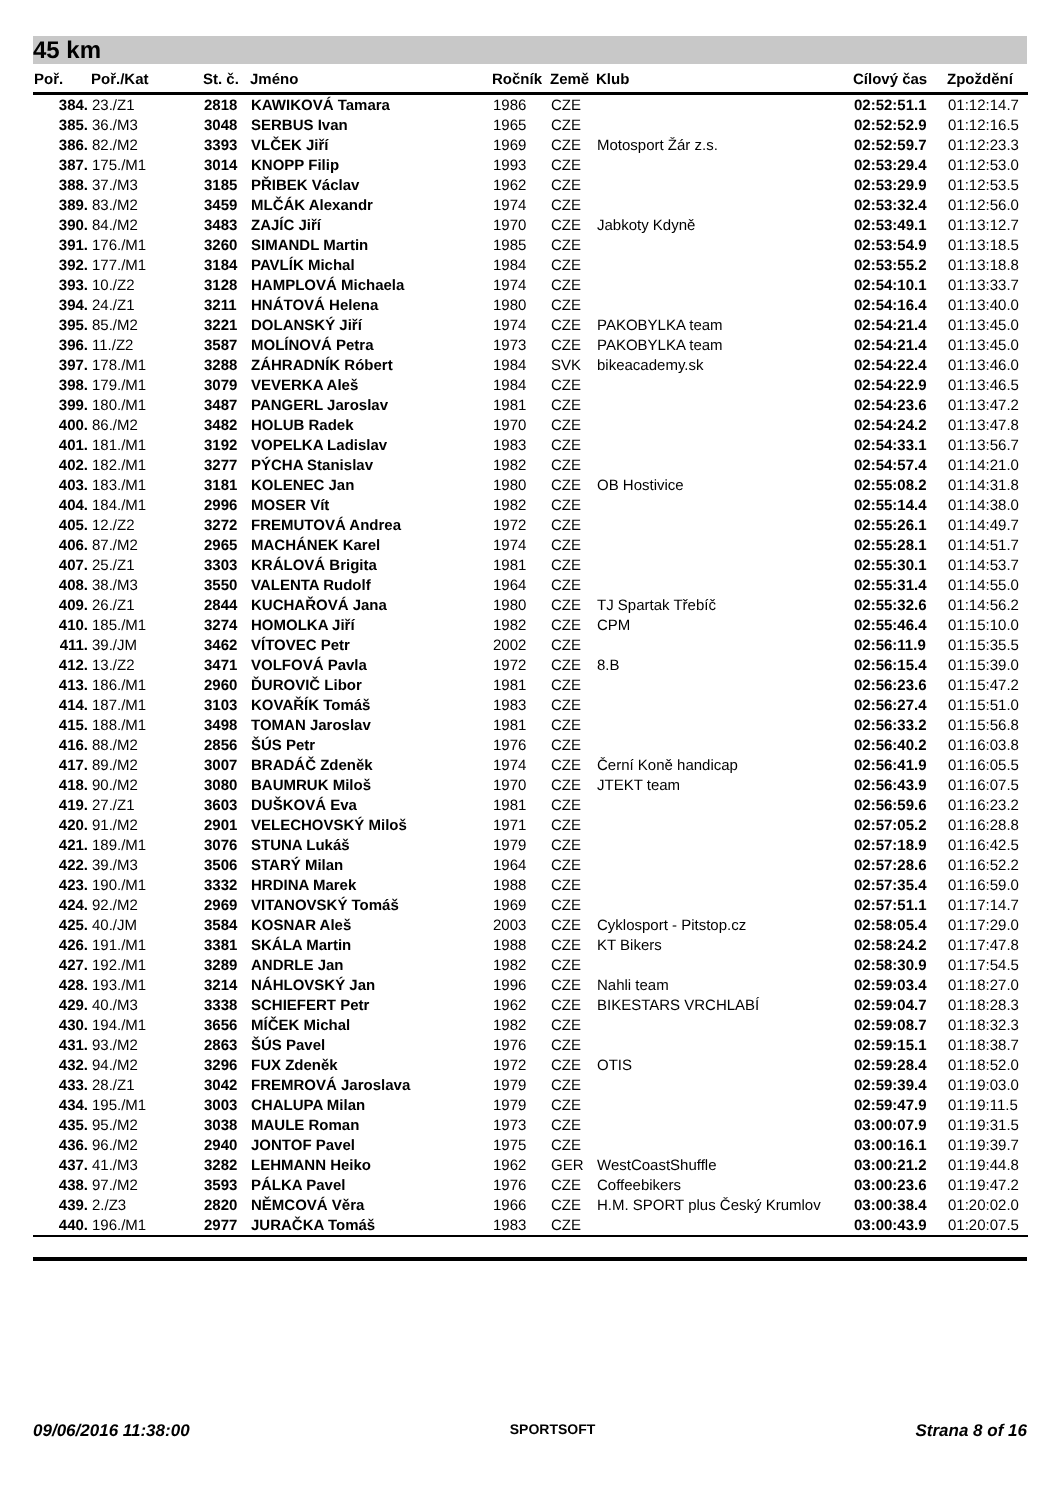45 km
| Poř. | Poř./Kat | St. č. | Jméno | Ročník | Země | Klub | Cílový čas | Zpoždění |
| --- | --- | --- | --- | --- | --- | --- | --- | --- |
| 384. | 23./Z1 | 2818 | KAWIKOVÁ Tamara | 1986 | CZE | | 02:52:51.1 | 01:12:14.7 |
| 385. | 36./M3 | 3048 | SERBUS Ivan | 1965 | CZE | | 02:52:52.9 | 01:12:16.5 |
| 386. | 82./M2 | 3393 | VLČEK Jiří | 1969 | CZE | Motosport Žár z.s. | 02:52:59.7 | 01:12:23.3 |
| 387. | 175./M1 | 3014 | KNOPP Filip | 1993 | CZE | | 02:53:29.4 | 01:12:53.0 |
| 388. | 37./M3 | 3185 | PŘIBEK Václav | 1962 | CZE | | 02:53:29.9 | 01:12:53.5 |
| 389. | 83./M2 | 3459 | MLČÁK Alexandr | 1974 | CZE | | 02:53:32.4 | 01:12:56.0 |
| 390. | 84./M2 | 3483 | ZAJÍC Jiří | 1970 | CZE | Jabkoty Kdyně | 02:53:49.1 | 01:13:12.7 |
| 391. | 176./M1 | 3260 | SIMANDL Martin | 1985 | CZE | | 02:53:54.9 | 01:13:18.5 |
| 392. | 177./M1 | 3184 | PAVLÍK Michal | 1984 | CZE | | 02:53:55.2 | 01:13:18.8 |
| 393. | 10./Z2 | 3128 | HAMPLOVÁ Michaela | 1974 | CZE | | 02:54:10.1 | 01:13:33.7 |
| 394. | 24./Z1 | 3211 | HNÁTOVÁ Helena | 1980 | CZE | | 02:54:16.4 | 01:13:40.0 |
| 395. | 85./M2 | 3221 | DOLANSKÝ Jiří | 1974 | CZE | PAKOBYLKA team | 02:54:21.4 | 01:13:45.0 |
| 396. | 11./Z2 | 3587 | MOLÍNOVÁ Petra | 1973 | CZE | PAKOBYLKA team | 02:54:21.4 | 01:13:45.0 |
| 397. | 178./M1 | 3288 | ZÁHRADNÍK Róbert | 1984 | SVK | bikeacademy.sk | 02:54:22.4 | 01:13:46.0 |
| 398. | 179./M1 | 3079 | VEVERKA Aleš | 1984 | CZE | | 02:54:22.9 | 01:13:46.5 |
| 399. | 180./M1 | 3487 | PANGERL Jaroslav | 1981 | CZE | | 02:54:23.6 | 01:13:47.2 |
| 400. | 86./M2 | 3482 | HOLUB Radek | 1970 | CZE | | 02:54:24.2 | 01:13:47.8 |
| 401. | 181./M1 | 3192 | VOPELKA Ladislav | 1983 | CZE | | 02:54:33.1 | 01:13:56.7 |
| 402. | 182./M1 | 3277 | PÝCHA Stanislav | 1982 | CZE | | 02:54:57.4 | 01:14:21.0 |
| 403. | 183./M1 | 3181 | KOLENEC Jan | 1980 | CZE | OB Hostivice | 02:55:08.2 | 01:14:31.8 |
| 404. | 184./M1 | 2996 | MOSER Vít | 1982 | CZE | | 02:55:14.4 | 01:14:38.0 |
| 405. | 12./Z2 | 3272 | FREMUTOVÁ Andrea | 1972 | CZE | | 02:55:26.1 | 01:14:49.7 |
| 406. | 87./M2 | 2965 | MACHÁNEK Karel | 1974 | CZE | | 02:55:28.1 | 01:14:51.7 |
| 407. | 25./Z1 | 3303 | KRÁLOVÁ Brigita | 1981 | CZE | | 02:55:30.1 | 01:14:53.7 |
| 408. | 38./M3 | 3550 | VALENTA Rudolf | 1964 | CZE | | 02:55:31.4 | 01:14:55.0 |
| 409. | 26./Z1 | 2844 | KUCHAŘOVÁ Jana | 1980 | CZE | TJ Spartak Třebíč | 02:55:32.6 | 01:14:56.2 |
| 410. | 185./M1 | 3274 | HOMOLKA Jiří | 1982 | CZE | CPM | 02:55:46.4 | 01:15:10.0 |
| 411. | 39./JM | 3462 | VÍTOVEC Petr | 2002 | CZE | | 02:56:11.9 | 01:15:35.5 |
| 412. | 13./Z2 | 3471 | VOLFOVÁ Pavla | 1972 | CZE | 8.B | 02:56:15.4 | 01:15:39.0 |
| 413. | 186./M1 | 2960 | ĎUROVIČ Libor | 1981 | CZE | | 02:56:23.6 | 01:15:47.2 |
| 414. | 187./M1 | 3103 | KOVAŘÍK Tomáš | 1983 | CZE | | 02:56:27.4 | 01:15:51.0 |
| 415. | 188./M1 | 3498 | TOMAN Jaroslav | 1981 | CZE | | 02:56:33.2 | 01:15:56.8 |
| 416. | 88./M2 | 2856 | ŠÚS Petr | 1976 | CZE | | 02:56:40.2 | 01:16:03.8 |
| 417. | 89./M2 | 3007 | BRADÁČ Zdeněk | 1974 | CZE | Černí Koně handicap | 02:56:41.9 | 01:16:05.5 |
| 418. | 90./M2 | 3080 | BAUMRUK Miloš | 1970 | CZE | JTEKT team | 02:56:43.9 | 01:16:07.5 |
| 419. | 27./Z1 | 3603 | DUŠKOVÁ Eva | 1981 | CZE | | 02:56:59.6 | 01:16:23.2 |
| 420. | 91./M2 | 2901 | VELECHOVSKÝ Miloš | 1971 | CZE | | 02:57:05.2 | 01:16:28.8 |
| 421. | 189./M1 | 3076 | STUNA Lukáš | 1979 | CZE | | 02:57:18.9 | 01:16:42.5 |
| 422. | 39./M3 | 3506 | STARÝ Milan | 1964 | CZE | | 02:57:28.6 | 01:16:52.2 |
| 423. | 190./M1 | 3332 | HRDINA Marek | 1988 | CZE | | 02:57:35.4 | 01:16:59.0 |
| 424. | 92./M2 | 2969 | VITANOVSKÝ Tomáš | 1969 | CZE | | 02:57:51.1 | 01:17:14.7 |
| 425. | 40./JM | 3584 | KOSNAR Aleš | 2003 | CZE | Cyklosport - Pitstop.cz | 02:58:05.4 | 01:17:29.0 |
| 426. | 191./M1 | 3381 | SKÁLA Martin | 1988 | CZE | KT Bikers | 02:58:24.2 | 01:17:47.8 |
| 427. | 192./M1 | 3289 | ANDRLE Jan | 1982 | CZE | | 02:58:30.9 | 01:17:54.5 |
| 428. | 193./M1 | 3214 | NÁHLOVSKÝ Jan | 1996 | CZE | Nahli team | 02:59:03.4 | 01:18:27.0 |
| 429. | 40./M3 | 3338 | SCHIEFERT Petr | 1962 | CZE | BIKESTARS VRCHLABÍ | 02:59:04.7 | 01:18:28.3 |
| 430. | 194./M1 | 3656 | MÍČEK Michal | 1982 | CZE | | 02:59:08.7 | 01:18:32.3 |
| 431. | 93./M2 | 2863 | ŠÚS Pavel | 1976 | CZE | | 02:59:15.1 | 01:18:38.7 |
| 432. | 94./M2 | 3296 | FUX Zdeněk | 1972 | CZE | OTIS | 02:59:28.4 | 01:18:52.0 |
| 433. | 28./Z1 | 3042 | FREMROVÁ Jaroslava | 1979 | CZE | | 02:59:39.4 | 01:19:03.0 |
| 434. | 195./M1 | 3003 | CHALUPA Milan | 1979 | CZE | | 02:59:47.9 | 01:19:11.5 |
| 435. | 95./M2 | 3038 | MAULE Roman | 1973 | CZE | | 03:00:07.9 | 01:19:31.5 |
| 436. | 96./M2 | 2940 | JONTOF Pavel | 1975 | CZE | | 03:00:16.1 | 01:19:39.7 |
| 437. | 41./M3 | 3282 | LEHMANN Heiko | 1962 | GER | WestCoastShuffle | 03:00:21.2 | 01:19:44.8 |
| 438. | 97./M2 | 3593 | PÁLKA Pavel | 1976 | CZE | Coffeebikers | 03:00:23.6 | 01:19:47.2 |
| 439. | 2./Z3 | 2820 | NĚMCOVÁ Věra | 1966 | CZE | H.M. SPORT plus Český Krumlov | 03:00:38.4 | 01:20:02.0 |
| 440. | 196./M1 | 2977 | JURAČKA Tomáš | 1983 | CZE | | 03:00:43.9 | 01:20:07.5 |
09/06/2016 11:38:00 SPORTSOFT Strana 8 of 16